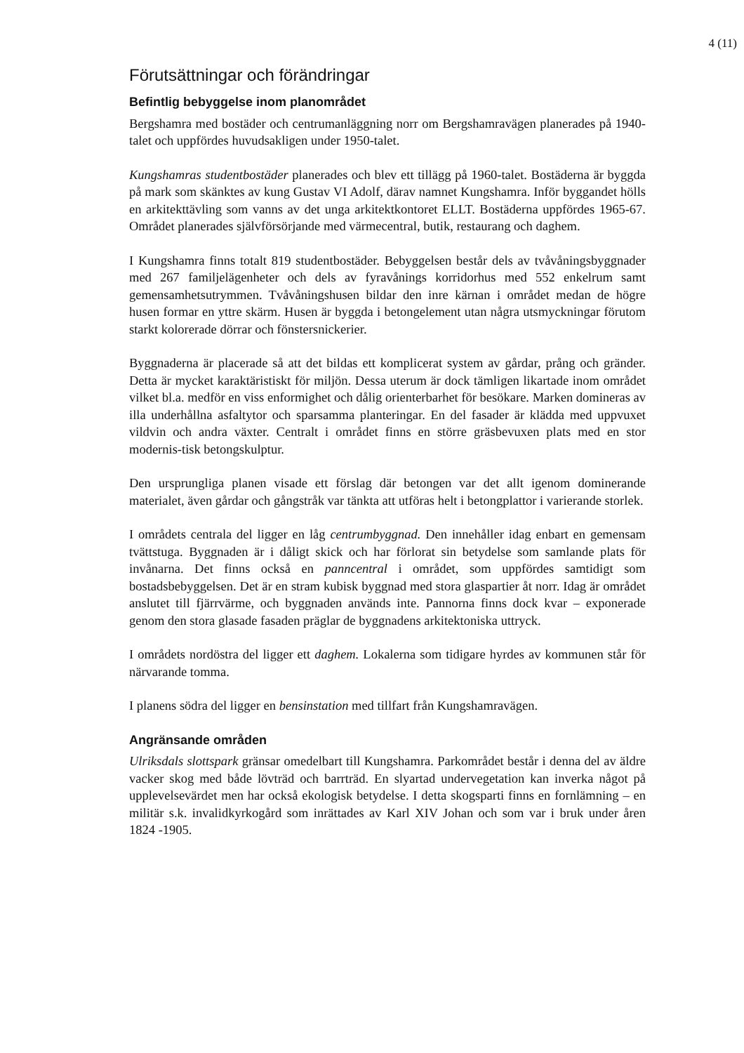4 (11)
Förutsättningar och förändringar
Befintlig bebyggelse inom planområdet
Bergshamra med bostäder och centrumanläggning norr om Bergshamravägen planerades på 1940-talet och uppfördes huvudsakligen under 1950-talet.
Kungshamras studentbostäder planerades och blev ett tillägg på 1960-talet. Bostäderna är byggda på mark som skänktes av kung Gustav VI Adolf, därav namnet Kungshamra. Inför byggandet hölls en arkitekttävling som vanns av det unga arkitektkontoret ELLT. Bostäderna uppfördes 1965-67. Området planerades självförsörjande med värmecentral, butik, restaurang och daghem.
I Kungshamra finns totalt 819 studentbostäder. Bebyggelsen består dels av tvåvåningsbyggnader med 267 familjelägenheter och dels av fyravånings korridorhus med 552 enkelrum samt gemensamhetsutrymmen. Tvåvåningshusen bildar den inre kärnan i området medan de högre husen formar en yttre skärm. Husen är byggda i betongelement utan några utsmyckningar förutom starkt kolorerade dörrar och fönstersnickerier.
Byggnaderna är placerade så att det bildas ett komplicerat system av gårdar, prång och gränder. Detta är mycket karaktäristiskt för miljön. Dessa uterum är dock tämligen likartade inom området vilket bl.a. medför en viss enformighet och dålig orienterbarhet för besökare. Marken domineras av illa underhållna asfaltytor och sparsamma planteringar. En del fasader är klädda med uppvuxet vildvin och andra växter. Centralt i området finns en större gräsbevuxen plats med en stor modernis-tisk betongskulptur.
Den ursprungliga planen visade ett förslag där betongen var det allt igenom dominerande materialet, även gårdar och gångstråk var tänkta att utföras helt i betongplattor i varierande storlek.
I områdets centrala del ligger en låg centrumbyggnad. Den innehåller idag enbart en gemensam tvättstuga. Byggnaden är i dåligt skick och har förlorat sin betydelse som samlande plats för invånarna. Det finns också en panncentral i området, som uppfördes samtidigt som bostadsbebyggelsen. Det är en stram kubisk byggnad med stora glaspartier åt norr. Idag är området anslutet till fjärrvärme, och byggnaden används inte. Pannorna finns dock kvar – exponerade genom den stora glasade fasaden präglar de byggnadens arkitektoniska uttryck.
I områdets nordöstra del ligger ett daghem. Lokalerna som tidigare hyrdes av kommunen står för närvarande tomma.
I planens södra del ligger en bensinstation med tillfart från Kungshamravägen.
Angränsande områden
Ulriksdals slottspark gränsar omedelbart till Kungshamra. Parkområdet består i denna del av äldre vacker skog med både lövträd och barrträd. En slyartad undervegetation kan inverka något på upplevelsevärdet men har också ekologisk betydelse. I detta skogsparti finns en fornlämning – en militär s.k. invalidkyrkogård som inrättades av Karl XIV Johan och som var i bruk under åren 1824 -1905.